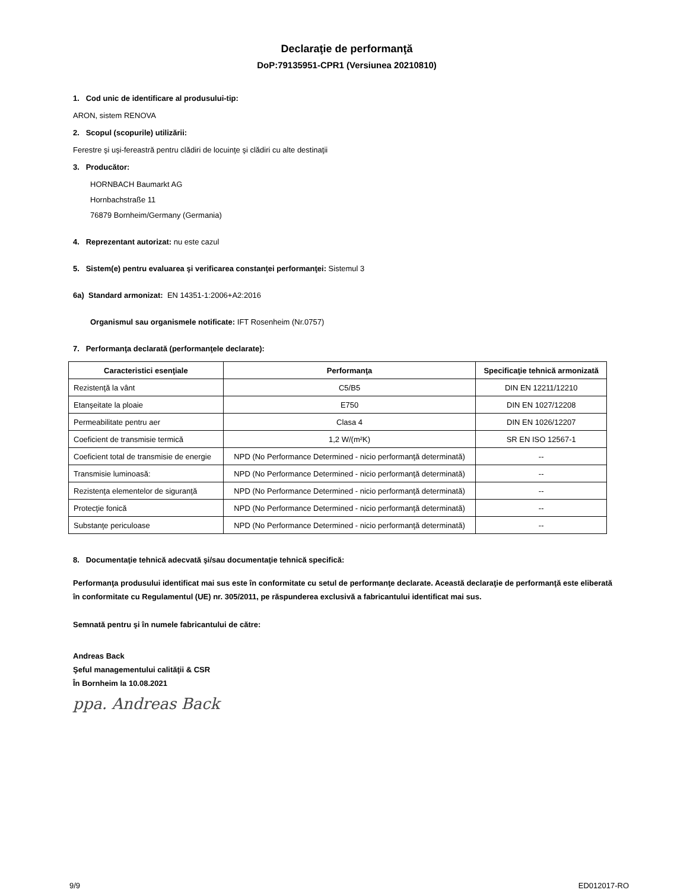Declaraţie de performanţă
DoP:79135951-CPR1 (Versiunea 20210810)
1. Cod unic de identificare al produsului-tip:
ARON, sistem RENOVA
2. Scopul (scopurile) utilizării:
Ferestre şi uşi-fereastră pentru clădiri de locuinţe şi clădiri cu alte destinaţii
3. Producător:
HORNBACH Baumarkt AG
Hornbachstraße 11
76879 Bornheim/Germany (Germania)
4. Reprezentant autorizat: nu este cazul
5. Sistem(e) pentru evaluarea şi verificarea constanţei performanţei: Sistemul 3
6a) Standard armonizat: EN 14351-1:2006+A2:2016
Organismul sau organismele notificate: IFT Rosenheim (Nr.0757)
7. Performanţa declarată (performanţele declarate):
| Caracteristici esenţiale | Performanţa | Specificaţie tehnică armonizată |
| --- | --- | --- |
| Rezistenţă la vânt | C5/B5 | DIN EN 12211/12210 |
| Etanşeitate la ploaie | E750 | DIN EN 1027/12208 |
| Permeabilitate pentru aer | Clasa 4 | DIN EN 1026/12207 |
| Coeficient de transmisie termică | 1,2 W/(m²K) | SR EN ISO 12567-1 |
| Coeficient total de transmisie de energie | NPD (No Performance Determined - nicio performanţă determinată) | -- |
| Transmisie luminoasă: | NPD (No Performance Determined - nicio performanţă determinată) | -- |
| Rezistenţa elementelor de siguranţă | NPD (No Performance Determined - nicio performanţă determinată) | -- |
| Protecţie fonică | NPD (No Performance Determined - nicio performanţă determinată) | -- |
| Substanţe periculoase | NPD (No Performance Determined - nicio performanţă determinată) | -- |
8. Documentaţie tehnică adecvată şi/sau documentaţie tehnică specifică:
Performanţa produsului identificat mai sus este în conformitate cu setul de performanţe declarate. Această declaraţie de performanţă este eliberată în conformitate cu Regulamentul (UE) nr. 305/2011, pe răspunderea exclusivă a fabricantului identificat mai sus.
Semnată pentru şi în numele fabricantului de către:
Andreas Back
Şeful managementului calităţii & CSR
În Bornheim la 10.08.2021
ppa. Andreas Back
9/9 ED012017-RO